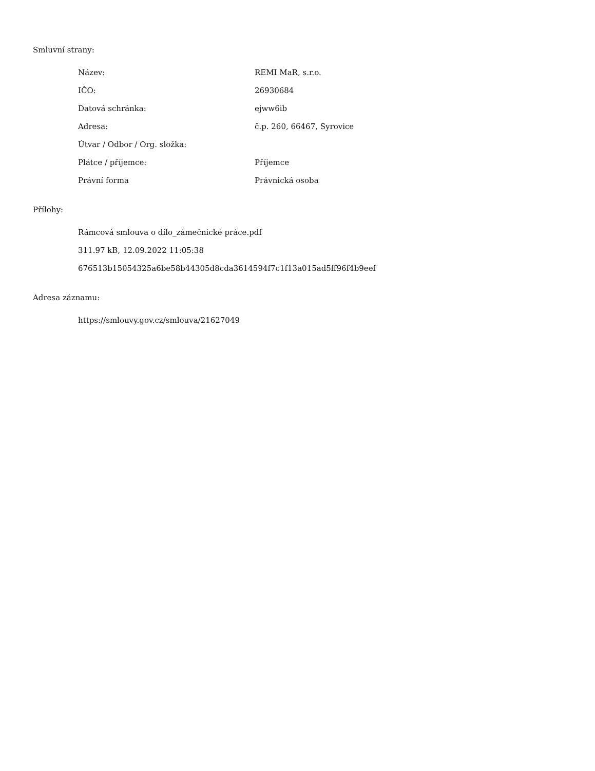Smluvní strany:
| Název: | REMI MaR, s.r.o. |
| IČO: | 26930684 |
| Datová schránka: | ejww6ib |
| Adresa: | č.p. 260, 66467, Syrovice |
| Útvar / Odbor / Org. složka: | |
| Plátce / příjemce: | Příjemce |
| Právní forma | Právnická osoba |
Přílohy:
Rámcová smlouva o dílo_zámečnické práce.pdf
311.97 kB, 12.09.2022 11:05:38
676513b15054325a6be58b44305d8cda3614594f7c1f13a015ad5ff96f4b9eef
Adresa záznamu:
https://smlouvy.gov.cz/smlouva/21627049